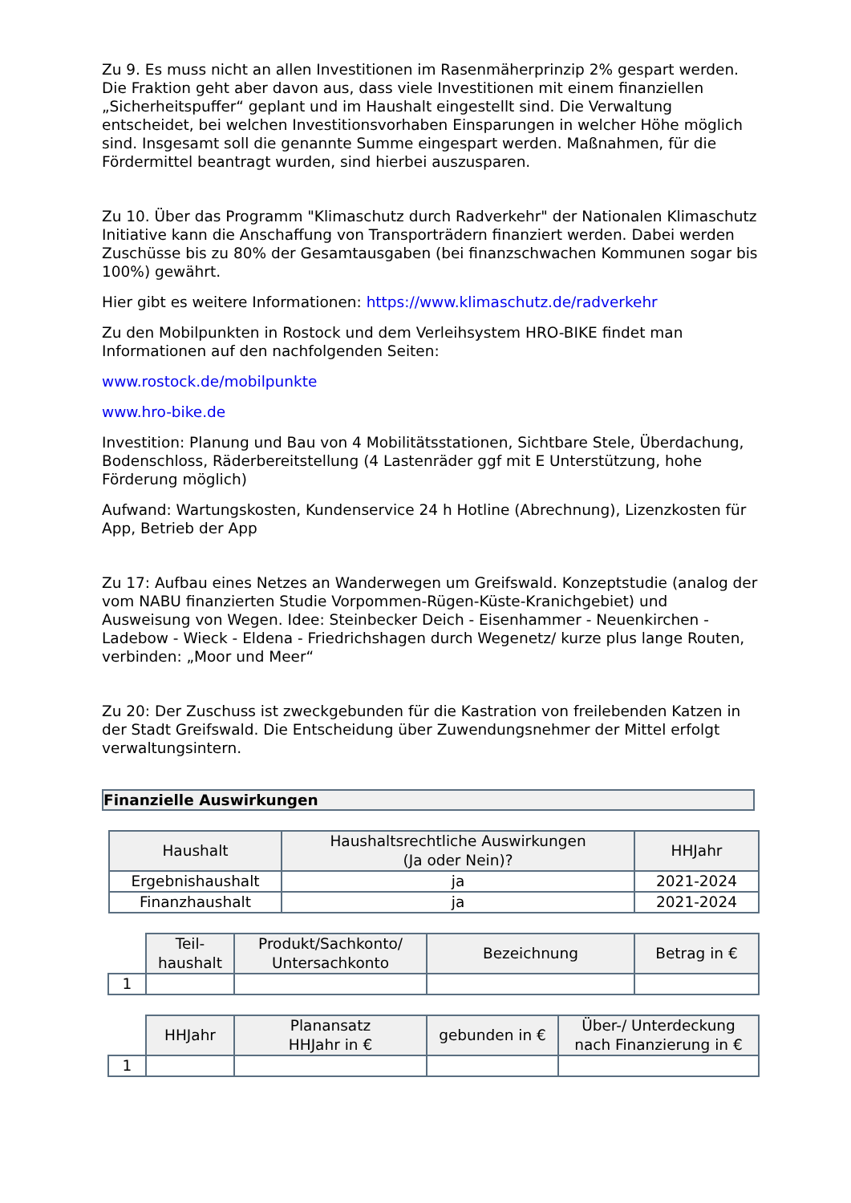Zu 9. Es muss nicht an allen Investitionen im Rasenmäherprinzip 2% gespart werden. Die Fraktion geht aber davon aus, dass viele Investitionen mit einem finanziellen „Sicherheitspuffer“ geplant und im Haushalt eingestellt sind. Die Verwaltung entscheidet, bei welchen Investitionsvorhaben Einsparungen in welcher Höhe möglich sind. Insgesamt soll die genannte Summe eingespart werden. Maßnahmen, für die Fördermittel beantragt wurden, sind hierbei auszusparen.
Zu 10. Über das Programm "Klimaschutz durch Radverkehr" der Nationalen Klimaschutz Initiative kann die Anschaffung von Transporträdern finanziert werden. Dabei werden Zuschüsse bis zu 80% der Gesamtausgaben (bei finanzschwachen Kommunen sogar bis 100%) gewährt.
Hier gibt es weitere Informationen: https://www.klimaschutz.de/radverkehr
Zu den Mobilpunkten in Rostock und dem Verleihsystem HRO-BIKE findet man Informationen auf den nachfolgenden Seiten:
www.rostock.de/mobilpunkte
www.hro-bike.de
Investition: Planung und Bau von 4 Mobilitätsstationen, Sichtbare Stele, Überdachung, Bodenschloss, Räderbereitstellung (4 Lastenräder ggf mit E Unterstützung, hohe Förderung möglich)
Aufwand: Wartungskosten, Kundenservice 24 h Hotline (Abrechnung), Lizenzkosten für App, Betrieb der App
Zu 17: Aufbau eines Netzes an Wanderwegen um Greifswald. Konzeptstudie (analog der vom NABU finanzierten Studie Vorpommen-Rügen-Küste-Kranichgebiet) und Ausweisung von Wegen. Idee: Steinbecker Deich - Eisenhammer - Neuenkirchen - Ladebow - Wieck - Eldena - Friedrichshagen durch Wegenetz/ kurze plus lange Routen, verbinden: „Moor und Meer“
Zu 20: Der Zuschuss ist zweckgebunden für die Kastration von freilebenden Katzen in der Stadt Greifswald. Die Entscheidung über Zuwendungsnehmer der Mittel erfolgt verwaltungsintern.
Finanzielle Auswirkungen
| Haushalt | Haushaltsrechtliche Auswirkungen (Ja oder Nein)? | HHJahr |
| --- | --- | --- |
| Ergebnishaushalt | ja | 2021-2024 |
| Finanzhaushalt | ja | 2021-2024 |
| | Teil- haushalt | Produkt/Sachkonto/ Untersachkonto | Bezeichnung | Betrag in € |
| --- | --- | --- | --- | --- |
| 1 | | | | |
| | HHJahr | Planansatz HHJahr in € | gebunden in € | Über-/ Unterdeckung nach Finanzierung in € |
| --- | --- | --- | --- | --- |
| 1 | | | | |